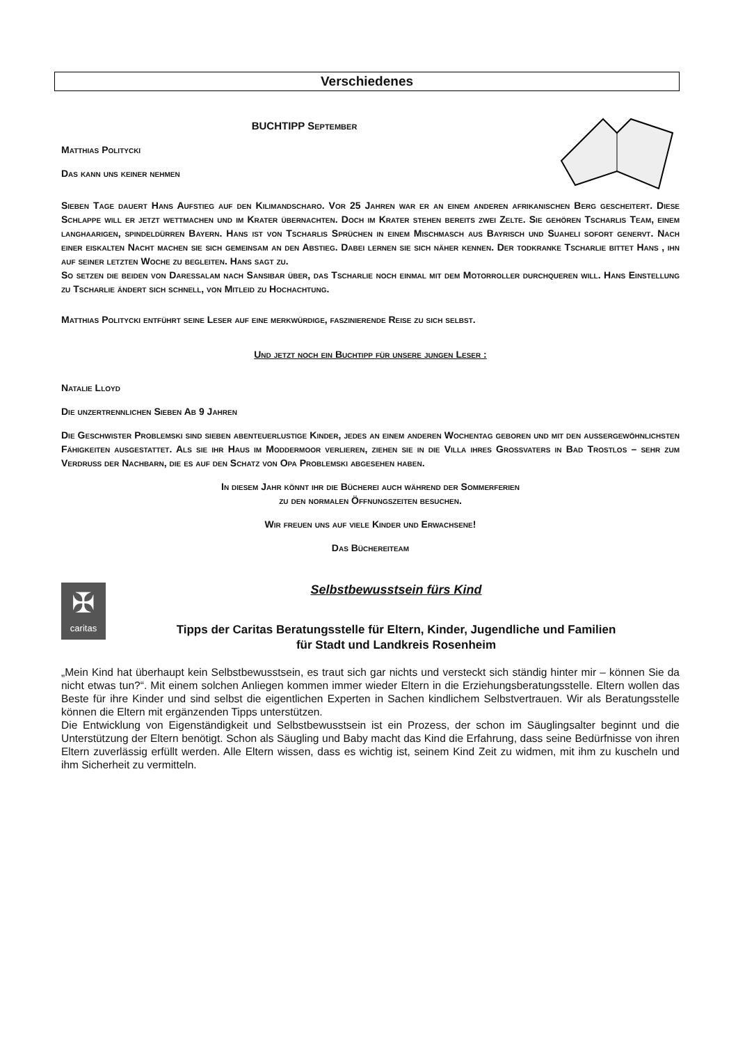Verschiedenes
BUCHTIPP Septembe­r
Matthias Politycki
Das kann uns keiner nehmen
Sieben Tage dauert Hans Aufstieg auf den Kilimandscharo. Vor 25 Jahren war er an einem anderen afrikanischen Berg gescheitert. Diese Schlappe will er jetzt wettmachen und im Krater übernachten. Doch im Krater stehen bereits zwei Zelte. Sie gehören Tscharlis Team, einem langhaarigen, spindeldürren Bayern. Hans ist von Tscharlis Sprüchen in einem Mischmasch aus Bayrisch und Suaheli sofort genervt. Nach einer eiskalten Nacht machen sie sich gemeinsam an den Abstieg. Dabei lernen sie sich näher kennen. Der todkranke Tscharlie bittet Hans , ihn auf seiner letzten Woche zu begleiten. Hans sagt zu.
So setzen die beiden von Daressalam nach Sansibar über, das Tscharlie noch einmal mit dem Motorroller durchqueren will. Hans Einstellung zu Tscharlie ändert sich schnell, von Mitleid zu Hochachtung.
Matthias Politycki entführt seine Leser auf eine merkwürdige, faszinierende Reise zu sich selbst.
Und jetzt noch ein Buchtipp für unsere jungen Leser :
Natalie Lloyd
Die unzertrennlichen Sieben Ab 9 Jahren
Die Geschwister Problemski sind sieben abenteuerlustige Kinder, jedes an einem anderen Wochentag geboren und mit den außergewöhnlichsten Fähigkeiten ausgestattet. Als sie ihr Haus im Moddermoor verlieren, ziehen sie in die Villa ihres Großvaters in Bad Trostlos – sehr zum Verdruss der Nachbarn, die es auf den Schatz von Opa Problemski abgesehen haben.
In diesem Jahr könnt ihr die Bücherei auch während der Sommerferien
zu den normalen Öffnungszeiten besuchen.
Wir freuen uns auf viele Kinder und Erwachsene!
Das Büchereiteam
✠
caritas
Selbstbewusstsein fürs Kind
Tipps der Caritas Beratungsstelle für Eltern, Kinder, Jugendliche und Familien
für Stadt und Landkreis Rosenheim
„Mein Kind hat überhaupt kein Selbstbewusstsein, es traut sich gar nichts und versteckt sich ständig hinter mir – können Sie da nicht etwas tun?“. Mit einem solchen Anliegen kommen immer wieder Eltern in die Erziehungsberatungsstelle. Eltern wollen das Beste für ihre Kinder und sind selbst die eigentlichen Experten in Sachen kindlichem Selbstvertrauen. Wir als Beratungsstelle können die Eltern mit ergänzenden Tipps unterstützen.
Die Entwicklung von Eigenständigkeit und Selbstbewusstsein ist ein Prozess, der schon im Säuglingsalter beginnt und die Unterstützung der Eltern benötigt. Schon als Säugling und Baby macht das Kind die Erfahrung, dass seine Bedürfnisse von ihren Eltern zuverlässig erfüllt werden. Alle Eltern wissen, dass es wichtig ist, seinem Kind Zeit zu widmen, mit ihm zu kuscheln und ihm Sicherheit zu vermitteln.